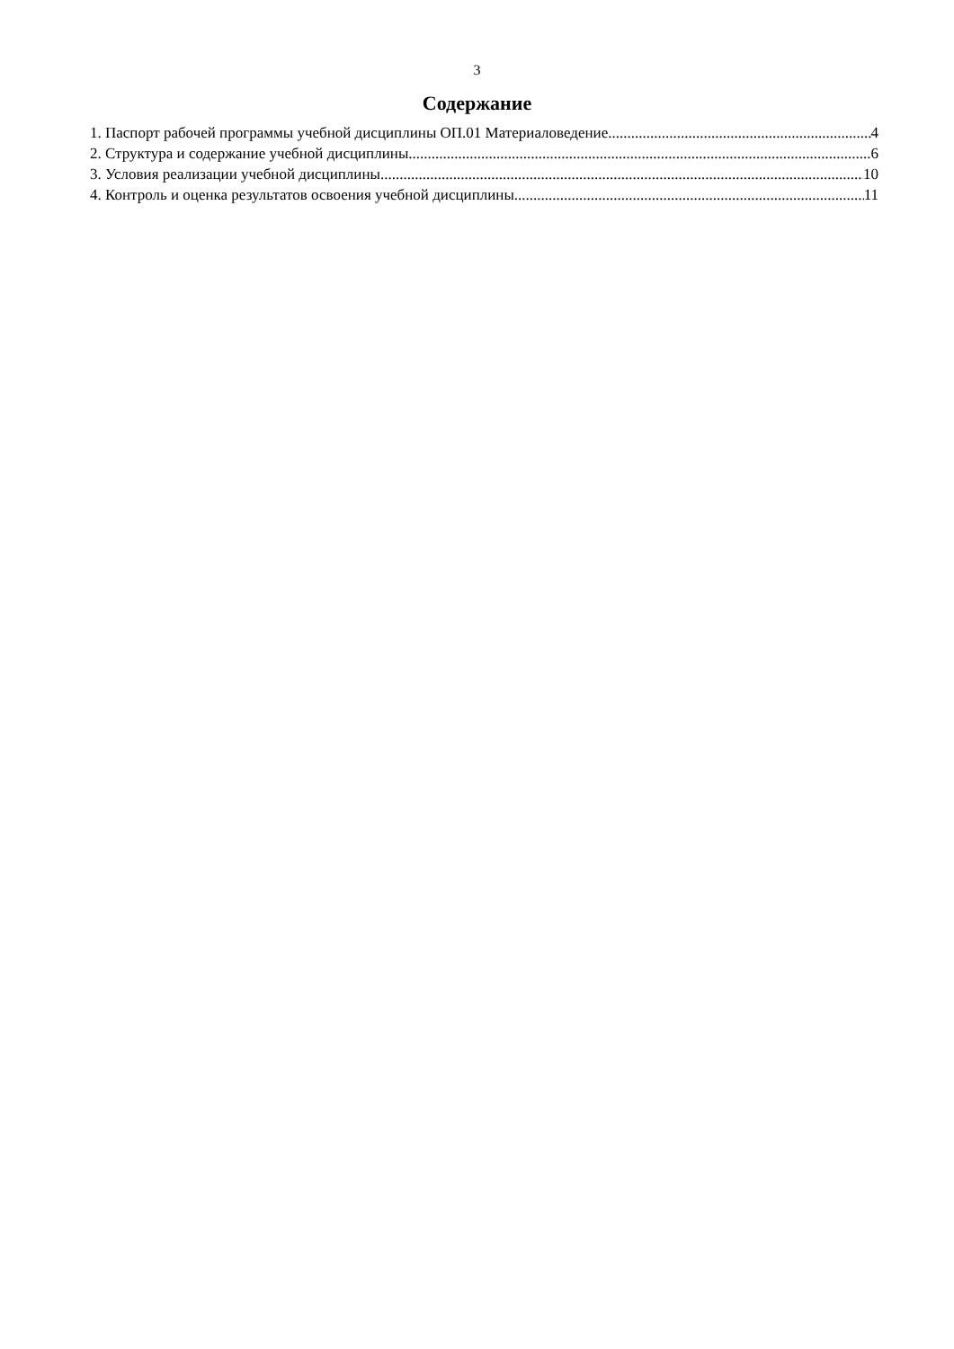3
Содержание
1. Паспорт рабочей программы учебной дисциплины ОП.01 Материаловедение 4
2. Структура и содержание учебной дисциплины 6
3. Условия реализации учебной дисциплины 10
4. Контроль и оценка результатов освоения учебной дисциплины 11